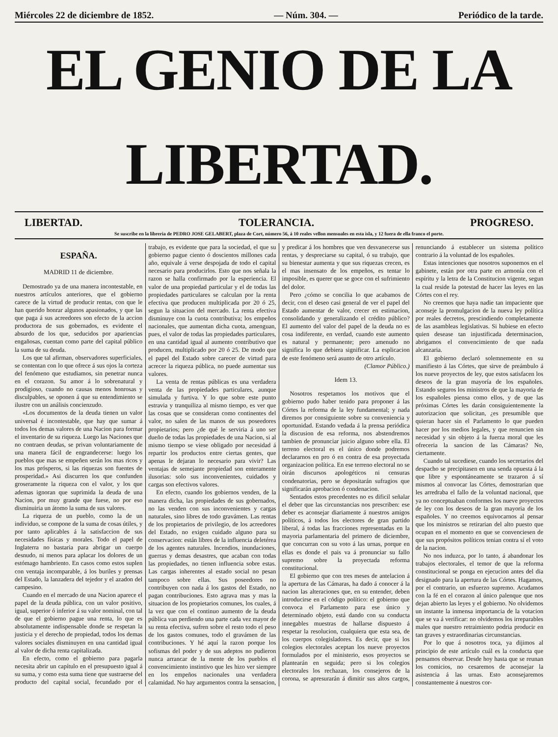Miércoles 22 de diciembre de 1852. — Núm. 304. — Periódico de la tarde.
EL GENIO DE LA LIBERTAD.
LIBERTAD. TOLERANCIA. PROGRESO.
Se suscribe en la libreria de PEDRO JOSE GELABERT, plaza de Cort, número 56, á 10 reales vellon mensuales en esta isla, y 12 fuera de ella franco el porte.
ESPAÑA.
MADRID 11 de diciembre.
Demostrado ya de una manera incontestable, en nuestros artículos anteriores, que el gobierno carece de la virtud de producir rentas, con que le han querido honrar algunos apasionados, y que las que paga á sus acreedores son efecto de la accion productora de sus gobernados, es evidente el absurdo de los que, seducidos por apariencias engañosas, cuentan como parte del capital público la suma de su deuda.
Los que tal afirman, observadores superficiales, se contentan con lo que ofrece á sus ojos la corteza del fenómeno que estudiamos, sin penetrar nunca en el corazon. Su amor á lo sobrenatural y prodigioso, cuando no causas menos honrosas y disculpables, se oponen á que su entendimiento se ilustre con un análisis concienzudo.
«Los documentos de la deuda tienen un valor universal é incontestable, que hay que sumar á todos los demas valores de una Nacion para formar el inventario de su riqueza. Luego las Naciones que no contraen deudas, se privan voluntariamente de una manera fácil de engrandecerse: luego los pueblos que mas se empeñen serán los mas ricos y los mas prósperos, si las riquezas son fuentes de prosperidad.» Asi discurren los que confunden groseramente la riqueza con el valor, y los que ademas ignoran que suprimida la deuda de una Nacion, por muy grande que fuese, no por eso disminuiria un átomo la suma de sus valores.
La riqueza de un pueblo, como la de un individuo, se compone de la suma de cosas útiles, y por tanto aplicables á la satisfaccion de sus necesidades físicas y morales. Todo el papel de Inglaterra no bastaria para abrigar un cuerpo desnudo, ni menos para aplacar los dolores de un estómago hambriento. En casos como estos suplen con ventaja incomparable, á los buriles y prensas del Estado, la lanzadera del tejedor y el azadon del campesino.
Cuando en el mercado de una Nacion aparece el papel de la deuda pública, con un valor positivo, igual, superior ó inferior á su valor nominal, con tal de que el gobierno pague una renta, lo que es absolutamente indispensable donde se respetan la justicia y el derecho de propiedad, todos los demas valores sociales disminuyen en una cantidad igual al valor de dicha renta capitalizada.
En efecto, como el gobierno para pagarla necesita abrir un capítulo en el presupuesto igual á su suma, y como esta suma tiene que sustraerse del producto del capital social, fecundado por el trabajo, es evidente que para la sociedad, el que su gobierno pague ciento ó doscientos millones cada año, equivale á verse despojada de todo el capital necesario para producirlos. Esto que nos señala la razon se halla confirmado por la esperiencia. El valor de una propiedad particular y el de todas las propiedades particulares se calculan por la renta efectiva que producen multiplicada por 20 ó 25, segun la situacion del mercado. La renta efectiva disminuye con la cuota contributiva; los empeños nacionales, que aumentan dicha cuota, amenguan, pues, el valor de todas las propiedades particulares, en una cantidad igual al aumento contributivo que producen, multiplicado por 20 ó 25. De modo que el papel del Estado sobre carecer de virtud para acrecer la riqueza pública, no puede aumentar sus valores.
La venta de rentas públicas es una verdadera venta de las propiedades particulares, aunque simulada y furtiva. Y lo que sobre este punto estravia y tranquiliza al mismo tiempo, es ver que las cosas que se consideran como continentes del valor, no salen de las manos de sus poseedores propietarios; pero ¿de qué le serviria á uno ser dueño de todas las propiedades de una Nacion, si al mismo tiempo se viese obligado por necesidad á repartir los productos entre ciertas gentes, que apenas le dejaran lo necesario para vivir? Las ventajas de semejante propiedad son enteramente ilusorias: solo sus inconvenientes, cuidados y cargas son efectivos valores.
En efecto, cuando los gobiernos venden, de la manera dicha, las propiedades de sus gobernados, no las venden con sus inconvenientes y cargas naturales, sino libres de todo gravámen. Las rentas de los propietarios de privilegio, de los acreedores del Estado, no exigen cuidado alguno para su conservacion: están libres de la influencia deletérea de los agentes naturales. Incendios, inundaciones, guerras y demas desastres, que acaban con todas las propiedades, no tienen influencia sobre estas. Las cargas inherentes al estado social no pesan tampoco sobre ellas. Sus poseedores no contribuyen con nada á los gastos del Estado, no pagan contribuciones. Esto agrava mas y mas la situacion de los propietarios comunes, los cuales, á la vez que con el continuo aumento de la deuda pública van perdiendo una parte cada vez mayor de su renta efectiva, sufren sobre el resto todo el peso de los gastos comunes, todo el gravámen de las contribuciones. Y hé aquí la razon porque los sofismas del poder y de sus adeptos no pudieron nunca arrancar de la mente de los pueblos el convencimiento instintivo que les hizo ver siempre en los empeños nacionales una verdadera calamidad. No hay argumentos contra la sensacion, y predicar á los hombres que ven desvanecerse sus rentas, y despreciarse su capital, ó su trabajo, que su bienestar aumenta y que sus riquezas crecen, es el mas insensato de los empeños, es tentar lo imposible, es querer que se goce con el sufrimiento del dolor.
Pero ¿cómo se concilia lo que acabamos de decir, con el deseo casi general de ver el papel del Estado aumentar de valor, crecer en estimacion, consolidando y generalizando el crédito público? El aumento del valor del papel de la deuda no es cosa indiferente, en verdad, cuando este aumento es natural y permanente; pero amenudo no significa lo que debiera significar. La esplicacion de este fenómeno será asunto de otro artículo.
(Clamor Público.)
Idem 13.
Nosotros respetamos los motivos que el gobierno pudo haber tenido para proponer á las Córtes la reforma de la ley fundamental; y nada diremos por consiguiente sobre su conveniencia y oportunidad. Estando vedada á la prensa periódica la discusion de esa reforma, nos abstendremos tambien de pronunciar juicio alguno sobre ella. El terreno electoral es el único donde podremos declararnos en pro ó en contra de esa proyectada organizacion política. En ese terreno electoral no se oirán discursos apologéticos ni censuras condenatorias, pero se depositarán sufragios que significarán aprobacion ó condenacion.
Sentados estos precedentes no es dificil señalar el deber que las circunstancias nos prescriben: ese deber es aconsejar diariamente á nuestros amigos políticos, á todos los electores de gran partido liberal, á todas las fracciones representadas en la mayoria parlamentaria del primero de diciembre, que concurran con su voto á las urnas, porque en ellas es donde el pais va á pronunciar su fallo supremo sobre la proyectada reforma constitucional.
El gobierno que con tres meses de antelacion á la apertura de las Cámaras, ha dado á conocer á la nacion las alteraciones que, en su entender, deben introducirse en el código político: el gobierno que convoca el Parlamento para ese único y determinado objeto, está dando con su conducta innegables muestras de hallarse dispuesto á respetar la resolucion, cualquiera que esta sea, de los cuerpos colegisladores. Es decir, que si los colegios electorales aceptan los nueve proyectos formulados por el ministerio, esos proyectos se plantearán en seguida; pero si los colegios electorales los rechazan, los consejeros de la corona, se apresurarán á dimitir sus altos cargos, renunciando á establecer un sistema político contrario á la voluntad de los españoles.
Estas intenciones que nosotros suponemos en el gabinete, están por otra parte en armonía con el espíritu y la letra de la Constitucion vigente, segun la cual reside la potestad de hacer las leyes en las Córtes con el rey.
No creemos que haya nadie tan impaciente que aconseje la promulgacion de la nueva ley política por reales decretos, prescindiendo completamente de las asambleas legislativas. Si hubiese en efecto quien desease tan injustificada determinacion, abrigamos el convencimiento de que nada alcanzaria.
El gobierno declaró solemnemente en su manifiesto á las Córtes, que sirve de preámbulo á los nueve proyectos de ley, que estos satisfacen los deseos de la gran mayoría de los españoles. Estando seguros los ministros de que la mayoria de los españoles piensa como ellos, y de que las próximas Córtes les darán consiguientemente la autorizacion que solicitan, ¿es presumible que quieran hacer sin el Parlamento lo que pueden hacer por los medios legales, y que renuncien sin necesidad y sin objeto á la fuerza moral que les ofreceria la sancion de las Cámaras? No, ciertamente.
Cuando tal sucediese, cuando los secretarios del despacho se precipitasen en una senda opuesta á la que libre y espontáneamente se trazaron á sí mismos al convocar las Córtes, demostrarian que les arredraba el fallo de la voluntad nacional, que ya no conceptuaban conformes los nueve proyectos de ley con los deseos de la gran mayoria de los españoles. Y no creemos equivocarnos al pensar que los ministros se retirarian del alto puesto que ocupan en el momento en que se convenciesen de que sus propósitos políticos tenian contra sí el voto de la nacion.
No nos induzca, por lo tanto, á abandonar los trabajos electorales, el temor de que la reforma constitucional se ponga en ejecucion antes del dia designado para la apertura de las Córtes. Hagamos, por el contrario, un esfuerzo supremo. Acudamos con la fé en el corazon al único palenque que nos dejan abierto las leyes y el gobierno. No olvidemos un instante la inmensa importancia de la votacion que se va á verificar: no olvidemos los irreparables males que nuestro retraimiento podria producir en tan graves y estraordinarias circunstancias.
Por lo que á nosotros toca, ya dijimos al principio de este artículo cuál es la conducta que pensamos observar. Desde hoy hasta que se reunan los comicios, no cesaremos de aconsejar la asistencia á las urnas. Esto aconsejaremos constantemente á nuestros cor-